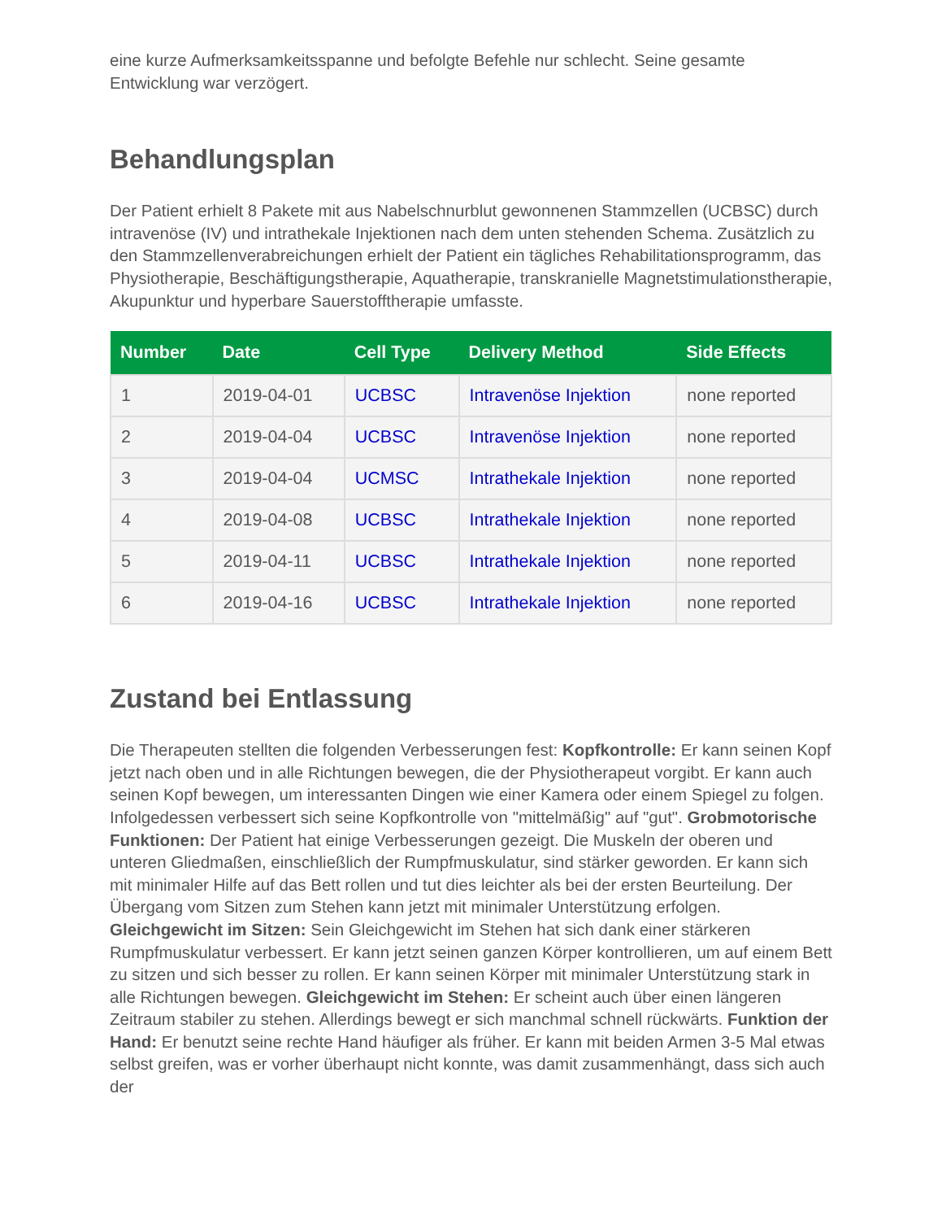eine kurze Aufmerksamkeitsspanne und befolgte Befehle nur schlecht. Seine gesamte Entwicklung war verzögert.
Behandlungsplan
Der Patient erhielt 8 Pakete mit aus Nabelschnurblut gewonnenen Stammzellen (UCBSC) durch intravenöse (IV) und intrathekale Injektionen nach dem unten stehenden Schema. Zusätzlich zu den Stammzellenverabreichungen erhielt der Patient ein tägliches Rehabilitationsprogramm, das Physiotherapie, Beschäftigungstherapie, Aquatherapie, transkranielle Magnetstimulationstherapie, Akupunktur und hyperbare Sauerstofftherapie umfasste.
| Number | Date | Cell Type | Delivery Method | Side Effects |
| --- | --- | --- | --- | --- |
| 1 | 2019-04-01 | UCBSC | Intravenöse Injektion | none reported |
| 2 | 2019-04-04 | UCBSC | Intravenöse Injektion | none reported |
| 3 | 2019-04-04 | UCMSC | Intrathekale Injektion | none reported |
| 4 | 2019-04-08 | UCBSC | Intrathekale Injektion | none reported |
| 5 | 2019-04-11 | UCBSC | Intrathekale Injektion | none reported |
| 6 | 2019-04-16 | UCBSC | Intrathekale Injektion | none reported |
Zustand bei Entlassung
Die Therapeuten stellten die folgenden Verbesserungen fest: Kopfkontrolle: Er kann seinen Kopf jetzt nach oben und in alle Richtungen bewegen, die der Physiotherapeut vorgibt. Er kann auch seinen Kopf bewegen, um interessanten Dingen wie einer Kamera oder einem Spiegel zu folgen. Infolgedessen verbessert sich seine Kopfkontrolle von "mittelmäßig" auf "gut". Grobmotorische Funktionen: Der Patient hat einige Verbesserungen gezeigt. Die Muskeln der oberen und unteren Gliedmaßen, einschließlich der Rumpfmuskulatur, sind stärker geworden. Er kann sich mit minimaler Hilfe auf das Bett rollen und tut dies leichter als bei der ersten Beurteilung. Der Übergang vom Sitzen zum Stehen kann jetzt mit minimaler Unterstützung erfolgen. Gleichgewicht im Sitzen: Sein Gleichgewicht im Stehen hat sich dank einer stärkeren Rumpfmuskulatur verbessert. Er kann jetzt seinen ganzen Körper kontrollieren, um auf einem Bett zu sitzen und sich besser zu rollen. Er kann seinen Körper mit minimaler Unterstützung stark in alle Richtungen bewegen. Gleichgewicht im Stehen: Er scheint auch über einen längeren Zeitraum stabiler zu stehen. Allerdings bewegt er sich manchmal schnell rückwärts. Funktion der Hand: Er benutzt seine rechte Hand häufiger als früher. Er kann mit beiden Armen 3-5 Mal etwas selbst greifen, was er vorher überhaupt nicht konnte, was damit zusammenhängt, dass sich auch der